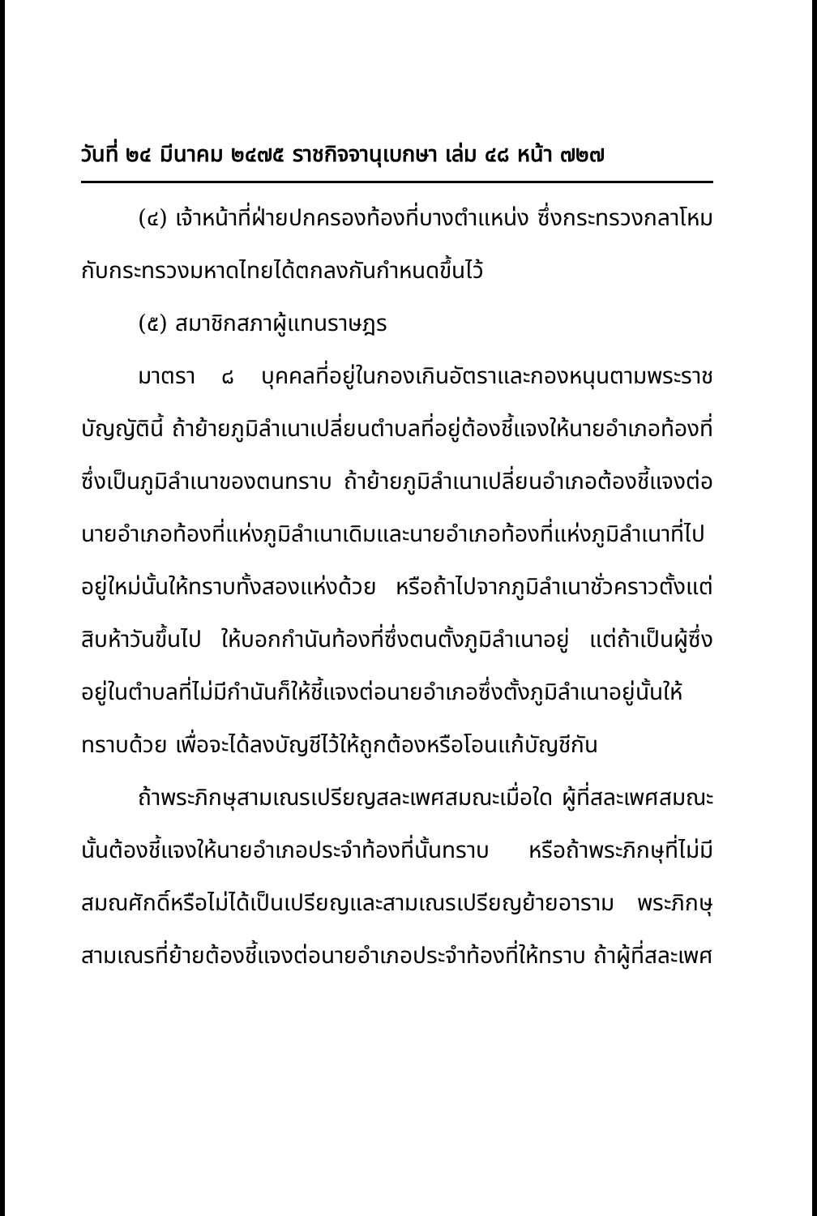วันที่ ๒๔ มีนาคม ๒๔๗๕ ราชกิจจานุเบกษา เล่ม ๔๘ หน้า ๗๒๗
(๔) เจ้าหน้าที่ฝ่ายปกครองท้องที่บางตำแหน่ง ซึ่งกระทรวงกลาโหมกับกระทรวงมหาดไทยได้ตกลงกันกำหนดขึ้นไว้
(๕) สมาชิกสภาผู้แทนราษฎร
มาตรา ๘ บุคคลที่อยู่ในกองเกินอัตราและกองหนุนตามพระราชบัญญัตินี้ ถ้าย้ายภูมิลำเนาเปลี่ยนตำบลที่อยู่ต้องชี้แจงให้นายอำเภอท้องที่ซึ่งเป็นภูมิลำเนาของตนทราบ ถ้าย้ายภูมิลำเนาเปลี่ยนอำเภอต้องชี้แจงต่อนายอำเภอท้องที่แห่งภูมิลำเนาเดิมและนายอำเภอท้องที่แห่งภูมิลำเนาที่ไปอยู่ใหม่นั้นให้ทราบทั้งสองแห่งด้วย หรือถ้าไปจากภูมิลำเนาชั่วคราวตั้งแต่สิบห้าวันขึ้นไป ให้บอกกำนันท้องที่ซึ่งตนตั้งภูมิลำเนาอยู่ แต่ถ้าเป็นผู้ซึ่งอยู่ในตำบลที่ไม่มีกำนันก็ให้ชี้แจงต่อนายอำเภอซึ่งตั้งภูมิลำเนาอยู่นั้นให้ทราบด้วย เพื่อจะได้ลงบัญชีไว้ให้ถูกต้องหรือโอนแก้บัญชีกัน
ถ้าพระภิกษุสามเณรเปรียญสละเพศสมณะเมื่อใด ผู้ที่สละเพศสมณะนั้นต้องชี้แจงให้นายอำเภอประจำท้องที่นั้นทราบ หรือถ้าพระภิกษุที่ไม่มีสมณศักดิ์หรือไม่ได้เป็นเปรียญและสามเณรเปรียญย้ายอาราม พระภิกษุสามเณรที่ย้ายต้องชี้แจงต่อนายอำเภอประจำท้องที่ให้ทราบ ถ้าผู้ที่สละเพศ